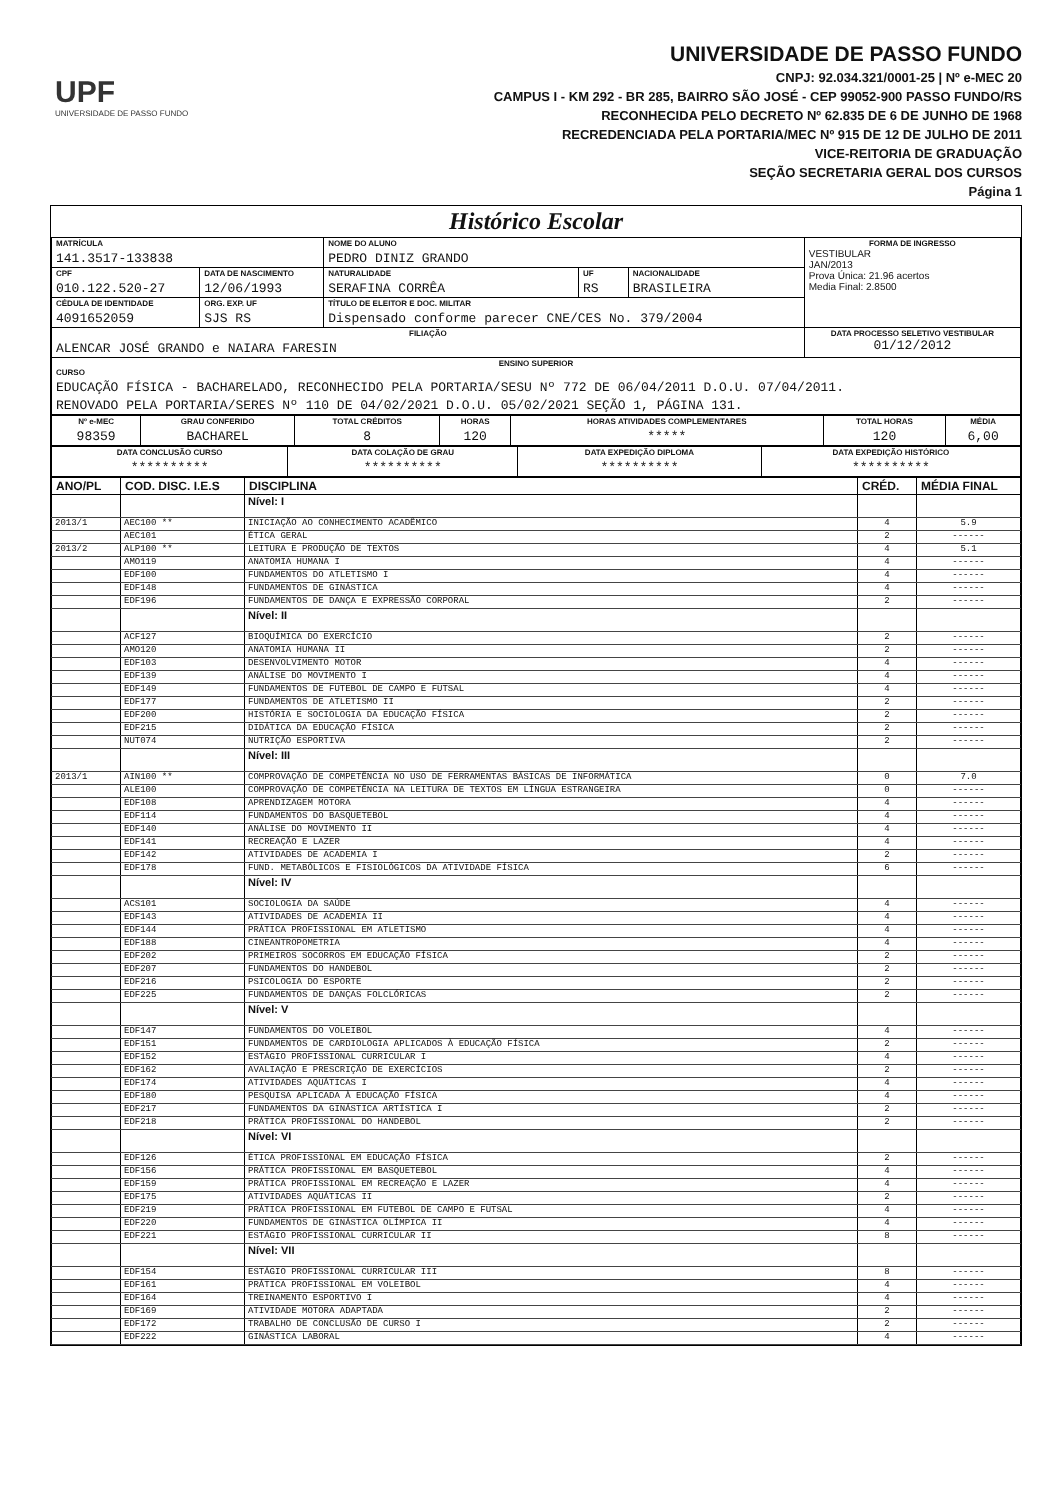UPF
UNIVERSIDADE DE PASSO FUNDO
UNIVERSIDADE DE PASSO FUNDO
CNPJ: 92.034.321/0001-25 | Nº e-MEC 20
CAMPUS I - KM 292 - BR 285, BAIRRO SÃO JOSÉ - CEP 99052-900 PASSO FUNDO/RS
RECONHECIDA PELO DECRETO Nº 62.835 DE 6 DE JUNHO DE 1968
RECREDENCIADA PELA PORTARIA/MEC Nº 915 DE 12 DE JULHO DE 2011
VICE-REITORIA DE GRADUAÇÃO
SEÇÃO SECRETARIA GERAL DOS CURSOS
Página 1
Histórico Escolar
| MATRÍCULA 141.3517-133838 | | NOME DO ALUNO PEDRO DINIZ GRANDO | | | FORMA DE INGRESSO VESTIBULAR JAN/2013 Prova Única: 21.96 acertos Media Final: 2.8500 |
| CPF 010.122.520-27 | DATA DE NASCIMENTO 12/06/1993 | NATURALIDADE SERAFINA CORRÊA | UF RS | NACIONALIDADE BRASILEIRA | |
| CÉDULA DE IDENTIDADE 4091652059 | ORG. EXP. UF SJS RS | TÍTULO DE ELEITOR E DOC. MILITAR Dispensado conforme parecer CNE/CES No. 379/2004 | | | |
| FILIAÇÃO ALENCAR JOSÉ GRANDO e NAIARA FARESIN | | | | | DATA PROCESSO SELETIVO VESTIBULAR 01/12/2012 |
| ENSINO SUPERIOR CURSO EDUCAÇÃO FÍSICA - BACHARELADO, RECONHECIDO PELA PORTARIA/SESU Nº 772 DE 06/04/2011 D.O.U. 07/04/2011. RENOVADO PELA PORTARIA/SERES Nº 110 DE 04/02/2021 D.O.U. 05/02/2021 SEÇÃO 1, PÁGINA 131. | | | | | |
| Nº e-MEC 98359 | GRAU CONFERIDO BACHAREL | TOTAL CRÉDITOS 8 | HORAS 120 | HORAS ATIVIDADES COMPLEMENTARES ***** | TOTAL HORAS 120 | MÉDIA 6,00 |
| DATA CONCLUSÃO CURSO ********** | DATA COLAÇÃO DE GRAU ********** | DATA EXPEDIÇÃO DIPLOMA ********** | DATA EXPEDIÇÃO HISTÓRICO ********** |
| ANO/PL | COD. DISC. I.E.S | DISCIPLINA | CRÉD. | MÉDIA FINAL |
| --- | --- | --- | --- | --- |
| | | Nível: I | | |
| 2013/1 | AEC100 ** | INICIAÇÃO AO CONHECIMENTO ACADÊMICO | 4 | 5.9 |
| | AEC101 | ÉTICA GERAL | 2 | ------ |
| 2013/2 | ALP100 ** | LEITURA E PRODUÇÃO DE TEXTOS | 4 | 5.1 |
| | AMO119 | ANATOMIA HUMANA I | 4 | ------ |
| | EDF100 | FUNDAMENTOS DO ATLETISMO I | 4 | ------ |
| | EDF148 | FUNDAMENTOS DE GINÁSTICA | 4 | ------ |
| | EDF196 | FUNDAMENTOS DE DANÇA E EXPRESSÃO CORPORAL | 2 | ------ |
| | | Nível: II | | |
| | ACF127 | BIOQUÍMICA DO EXERCÍCIO | 2 | ------ |
| | AMO120 | ANATOMIA HUMANA II | 2 | ------ |
| | EDF103 | DESENVOLVIMENTO MOTOR | 4 | ------ |
| | EDF139 | ANÁLISE DO MOVIMENTO I | 4 | ------ |
| | EDF149 | FUNDAMENTOS DE FUTEBOL DE CAMPO E FUTSAL | 4 | ------ |
| | EDF177 | FUNDAMENTOS DE ATLETISMO II | 2 | ------ |
| | EDF200 | HISTÓRIA E SOCIOLOGIA DA EDUCAÇÃO FÍSICA | 2 | ------ |
| | EDF215 | DIDÁTICA DA EDUCAÇÃO FÍSICA | 2 | ------ |
| | NUT074 | NUTRIÇÃO ESPORTIVA | 2 | ------ |
| | | Nível: III | | |
| 2013/1 | AIN100 ** | COMPROVAÇÃO DE COMPETÊNCIA NO USO DE FERRAMENTAS BÁSICAS DE INFORMÁTICA | 0 | 7.0 |
| | ALE100 | COMPROVAÇÃO DE COMPETÊNCIA NA LEITURA DE TEXTOS EM LÍNGUA ESTRANGEIRA | 0 | ------ |
| | EDF108 | APRENDIZAGEM MOTORA | 4 | ------ |
| | EDF114 | FUNDAMENTOS DO BASQUETEBOL | 4 | ------ |
| | EDF140 | ANÁLISE DO MOVIMENTO II | 4 | ------ |
| | EDF141 | RECREAÇÃO E LAZER | 4 | ------ |
| | EDF142 | ATIVIDADES DE ACADEMIA I | 2 | ------ |
| | EDF178 | FUND. METABÓLICOS E FISIOLÓGICOS DA ATIVIDADE FÍSICA | 6 | ------ |
| | | Nível: IV | | |
| | ACS101 | SOCIOLOGIA DA SAÚDE | 4 | ------ |
| | EDF143 | ATIVIDADES DE ACADEMIA II | 4 | ------ |
| | EDF144 | PRÁTICA PROFISSIONAL EM ATLETISMO | 4 | ------ |
| | EDF188 | CINEANTROPOMETRIA | 4 | ------ |
| | EDF202 | PRIMEIROS SOCORROS EM EDUCAÇÃO FÍSICA | 2 | ------ |
| | EDF207 | FUNDAMENTOS DO HANDEBOL | 2 | ------ |
| | EDF216 | PSICOLOGIA DO ESPORTE | 2 | ------ |
| | EDF225 | FUNDAMENTOS DE DANÇAS FOLCLÓRICAS | 2 | ------ |
| | | Nível: V | | |
| | EDF147 | FUNDAMENTOS DO VOLEIBOL | 4 | ------ |
| | EDF151 | FUNDAMENTOS DE CARDIOLOGIA APLICADOS À EDUCAÇÃO FÍSICA | 2 | ------ |
| | EDF152 | ESTÁGIO PROFISSIONAL CURRICULAR I | 4 | ------ |
| | EDF162 | AVALIAÇÃO E PRESCRIÇÃO DE EXERCÍCIOS | 2 | ------ |
| | EDF174 | ATIVIDADES AQUÁTICAS I | 4 | ------ |
| | EDF180 | PESQUISA APLICADA À EDUCAÇÃO FÍSICA | 4 | ------ |
| | EDF217 | FUNDAMENTOS DA GINÁSTICA ARTÍSTICA I | 2 | ------ |
| | EDF218 | PRÁTICA PROFISSIONAL DO HANDEBOL | 2 | ------ |
| | | Nível: VI | | |
| | EDF126 | ÉTICA PROFISSIONAL EM EDUCAÇÃO FÍSICA | 2 | ------ |
| | EDF156 | PRÁTICA PROFISSIONAL EM BASQUETEBOL | 4 | ------ |
| | EDF159 | PRÁTICA PROFISSIONAL EM RECREAÇÃO E LAZER | 4 | ------ |
| | EDF175 | ATIVIDADES AQUÁTICAS II | 2 | ------ |
| | EDF219 | PRÁTICA PROFISSIONAL EM FUTEBOL DE CAMPO E FUTSAL | 4 | ------ |
| | EDF220 | FUNDAMENTOS DE GINÁSTICA OLÍMPICA II | 4 | ------ |
| | EDF221 | ESTÁGIO PROFISSIONAL CURRICULAR II | 8 | ------ |
| | | Nível: VII | | |
| | EDF154 | ESTÁGIO PROFISSIONAL CURRICULAR III | 8 | ------ |
| | EDF161 | PRÁTICA PROFISSIONAL EM VOLEIBOL | 4 | ------ |
| | EDF164 | TREINAMENTO ESPORTIVO I | 4 | ------ |
| | EDF169 | ATIVIDADE MOTORA ADAPTADA | 2 | ------ |
| | EDF172 | TRABALHO DE CONCLUSÃO DE CURSO I | 2 | ------ |
| | EDF222 | GINÁSTICA LABORAL | 4 | ------ |